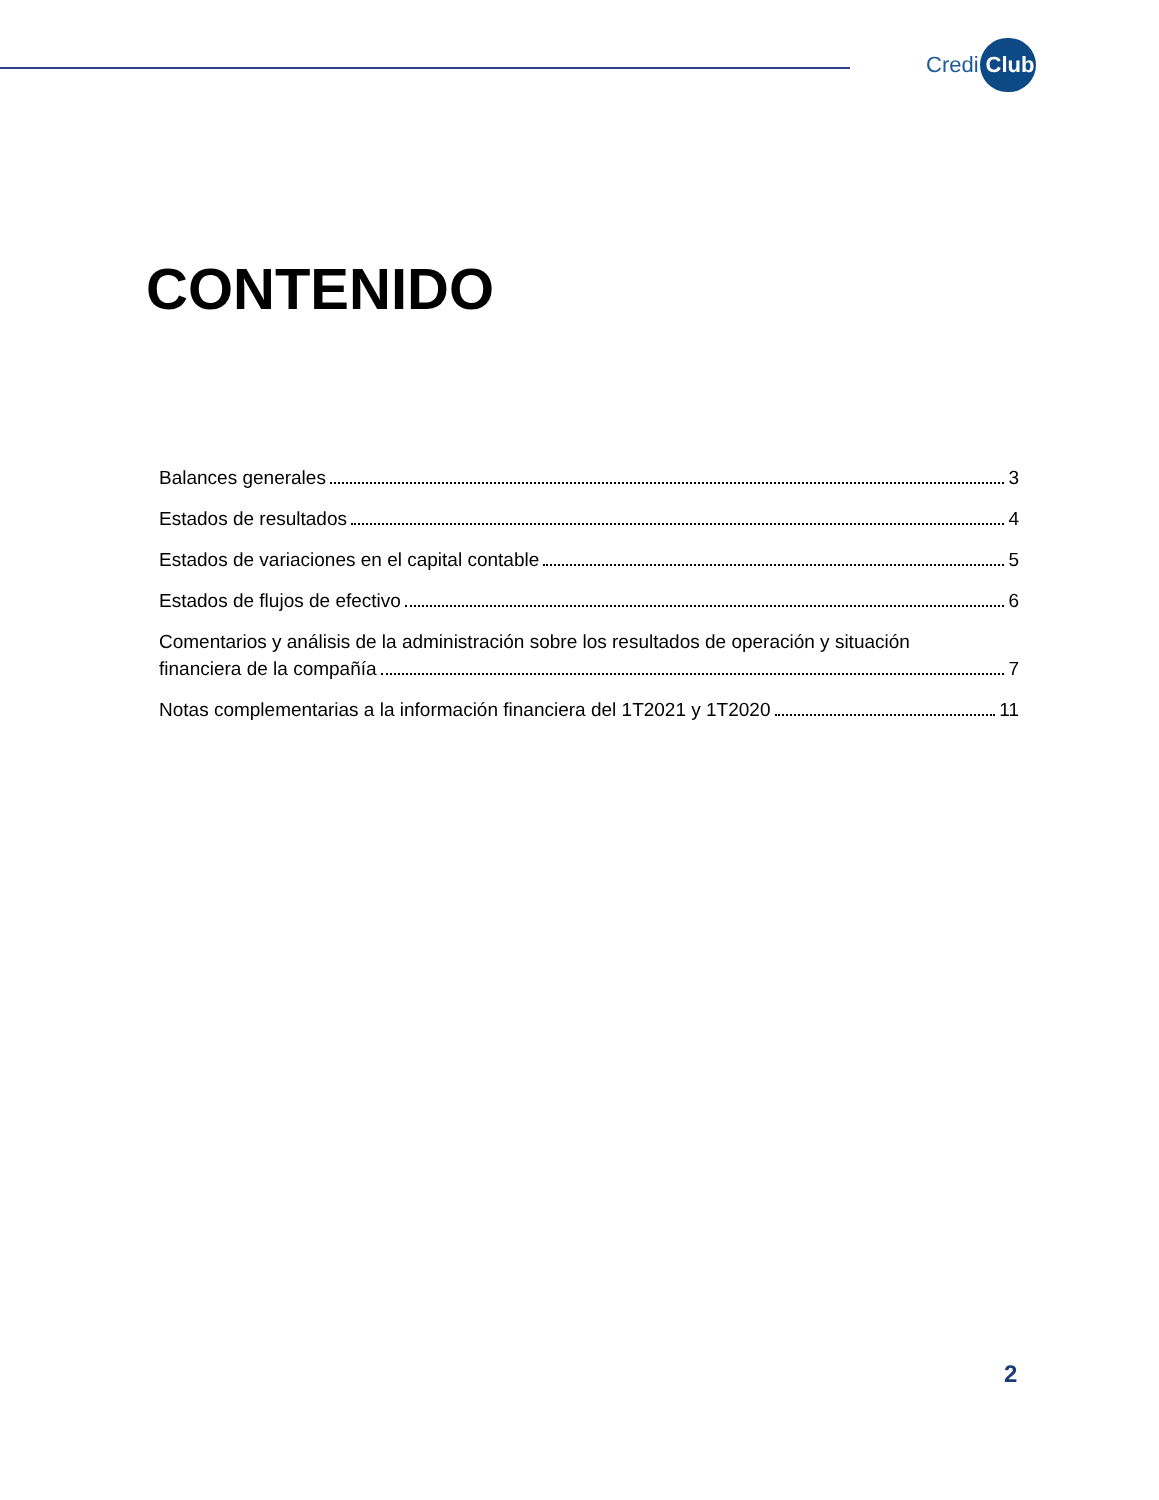Credi Club
CONTENIDO
Balances generales 3
Estados de resultados 4
Estados de variaciones en el capital contable 5
Estados de flujos de efectivo 6
Comentarios y análisis de la administración sobre los resultados de operación y situación
financiera de la compañía 7
Notas complementarias a la información financiera del 1T2021 y 1T2020 11
2